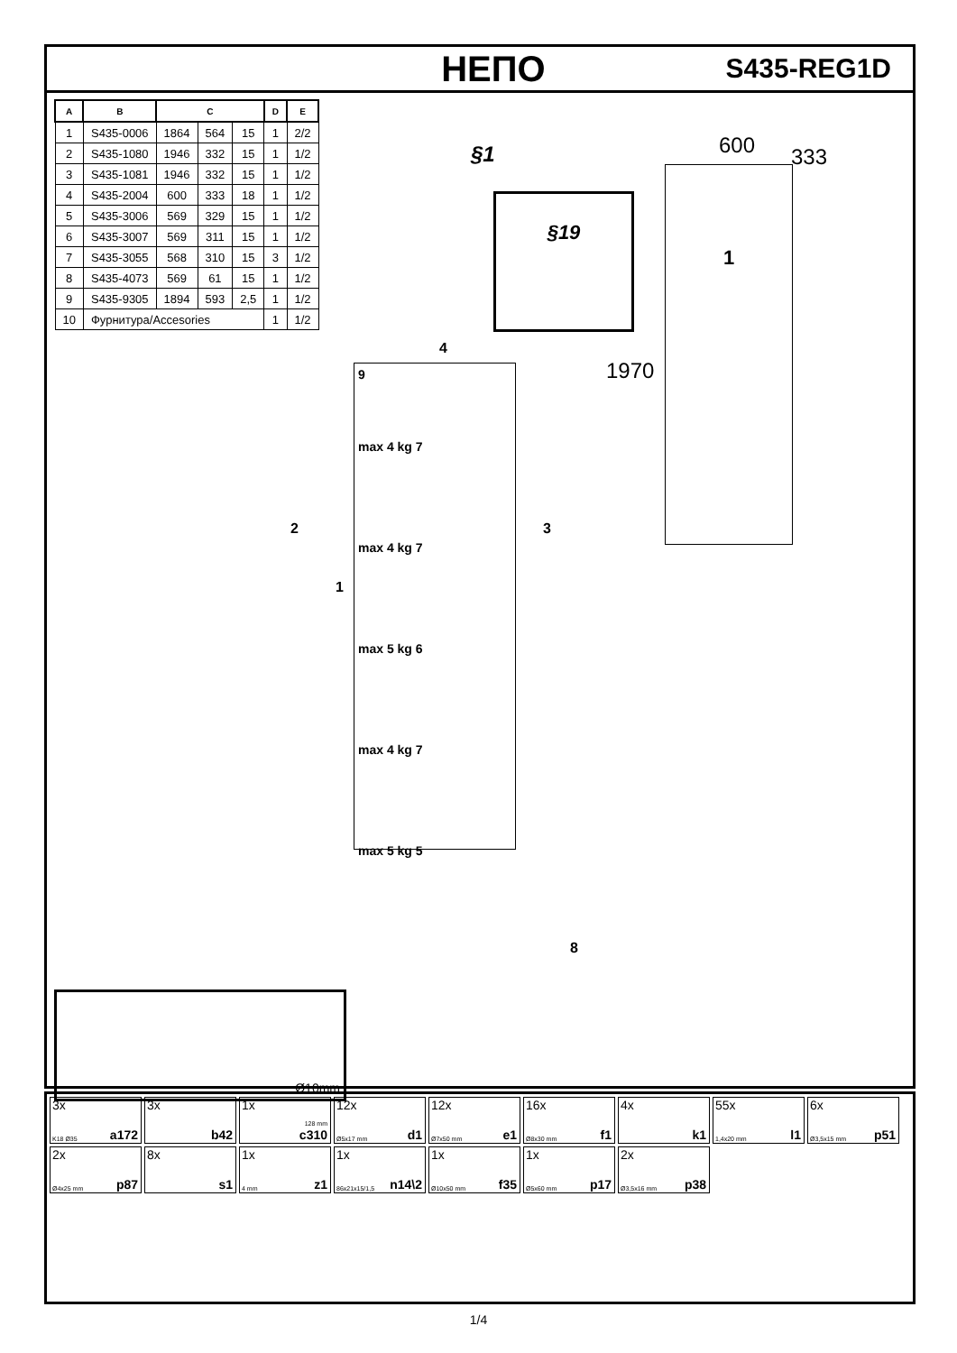НЕПО S435-REG1D
| A | B | C | | | D | E |
| --- | --- | --- | --- | --- | --- | --- |
| 1 | S435-0006 | 1864 | 564 | 15 | 1 | 2/2 |
| 2 | S435-1080 | 1946 | 332 | 15 | 1 | 1/2 |
| 3 | S435-1081 | 1946 | 332 | 15 | 1 | 1/2 |
| 4 | S435-2004 | 600 | 333 | 18 | 1 | 1/2 |
| 5 | S435-3006 | 569 | 329 | 15 | 1 | 1/2 |
| 6 | S435-3007 | 569 | 311 | 15 | 1 | 1/2 |
| 7 | S435-3055 | 568 | 310 | 15 | 3 | 1/2 |
| 8 | S435-4073 | 569 | 61 | 15 | 1 | 1/2 |
| 9 | S435-9305 | 1894 | 593 | 2,5 | 1 | 1/2 |
| 10 | Фурнитура/Accesories | | | | 1 | 1/2 |
§1
§19
600 333
1970
1
9
max 4 kg 7
max 4 kg 7
max 5 kg 6
max 4 kg 7
max 5 kg 5
2
1
3
4
8
Ø10mm
3x
K18 Ø35 a172
3x
b42
1x
128 mm
c310
12x
Ø5x17 mm d1
12x
Ø7x50 mm e1
16x
Ø8x30 mm f1
4x
k1
55x
1,4x20 mm l1
6x
Ø3,5x15 mm p51
2x
Ø4x25 mm p87
8x
s1
1x
4 mm z1
1x
86x21x15/1,5 n14\2
1x
Ø10x50 mm f35
1x
Ø5x60 mm p17
2x
Ø3,5x16 mm p38
1/4